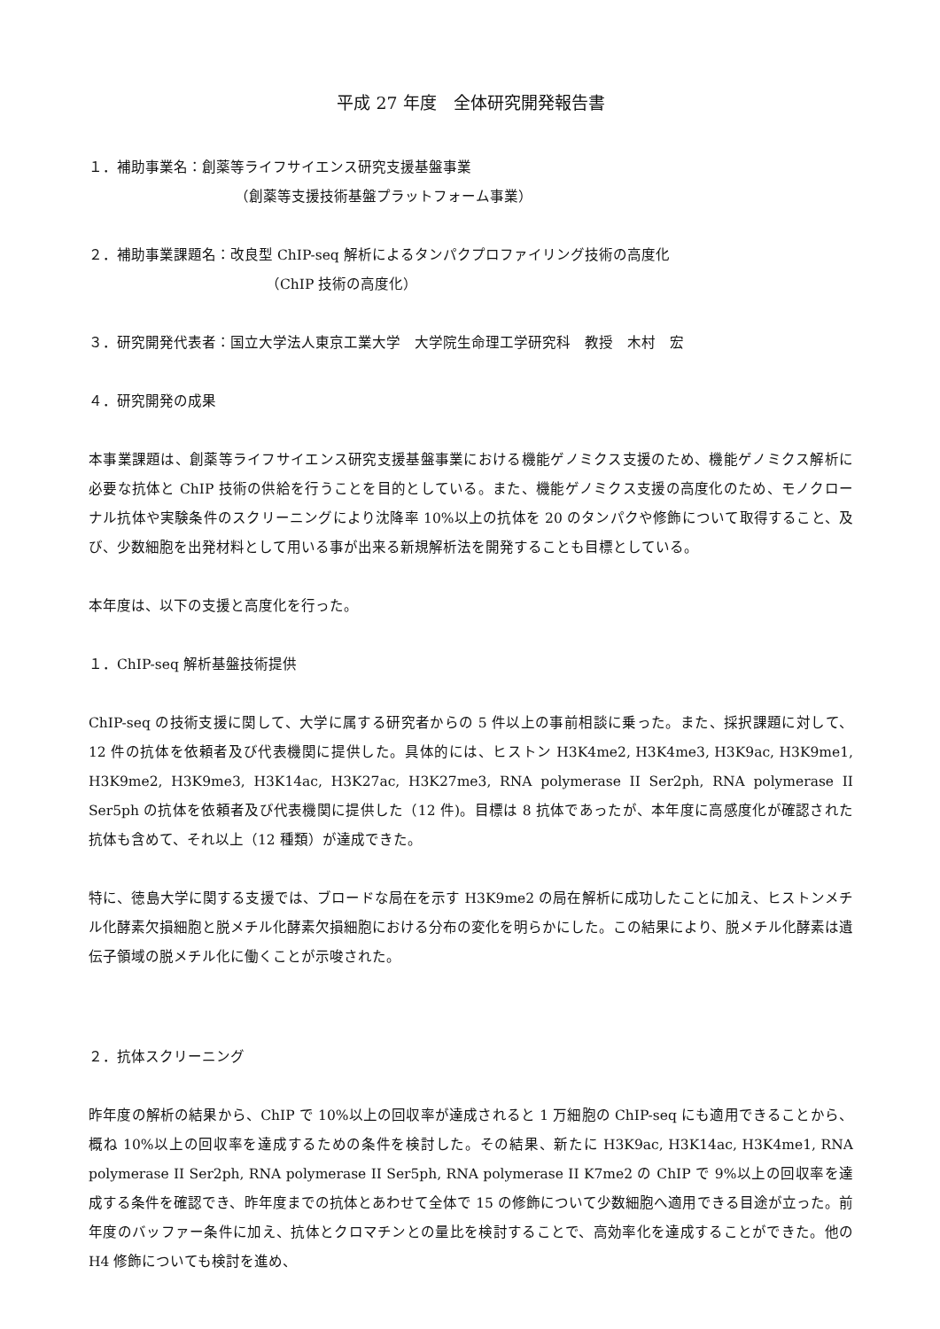平成 27 年度　全体研究開発報告書
１．補助事業名：創薬等ライフサイエンス研究支援基盤事業
（創薬等支援技術基盤プラットフォーム事業）
２．補助事業課題名：改良型 ChIP-seq 解析によるタンパクプロファイリング技術の高度化
（ChIP 技術の高度化）
３．研究開発代表者：国立大学法人東京工業大学　大学院生命理工学研究科　教授　木村　宏
４．研究開発の成果
本事業課題は、創薬等ライフサイエンス研究支援基盤事業における機能ゲノミクス支援のため、機能ゲノミクス解析に必要な抗体と ChIP 技術の供給を行うことを目的としている。また、機能ゲノミクス支援の高度化のため、モノクローナル抗体や実験条件のスクリーニングにより沈降率 10%以上の抗体を 20 のタンパクや修飾について取得すること、及び、少数細胞を出発材料として用いる事が出来る新規解析法を開発することも目標としている。
本年度は、以下の支援と高度化を行った。
１．ChIP-seq 解析基盤技術提供
ChIP-seq の技術支援に関して、大学に属する研究者からの 5 件以上の事前相談に乗った。また、採択課題に対して、12 件の抗体を依頼者及び代表機関に提供した。具体的には、ヒストン H3K4me2, H3K4me3, H3K9ac, H3K9me1, H3K9me2, H3K9me3, H3K14ac, H3K27ac, H3K27me3, RNA polymerase II Ser2ph, RNA polymerase II Ser5ph の抗体を依頼者及び代表機関に提供した（12 件)。目標は 8 抗体であったが、本年度に高感度化が確認された抗体も含めて、それ以上（12 種類）が達成できた。
特に、徳島大学に関する支援では、ブロードな局在を示す H3K9me2 の局在解析に成功したことに加え、ヒストンメチル化酵素欠損細胞と脱メチル化酵素欠損細胞における分布の変化を明らかにした。この結果により、脱メチル化酵素は遺伝子領域の脱メチル化に働くことが示唆された。
２．抗体スクリーニング
昨年度の解析の結果から、ChIP で 10%以上の回収率が達成されると 1 万細胞の ChIP-seq にも適用できることから、概ね 10%以上の回収率を達成するための条件を検討した。その結果、新たに H3K9ac, H3K14ac, H3K4me1, RNA polymerase II Ser2ph, RNA polymerase II Ser5ph, RNA polymerase II K7me2 の ChIP で 9%以上の回収率を達成する条件を確認でき、昨年度までの抗体とあわせて全体で 15 の修飾について少数細胞へ適用できる目途が立った。前年度のバッファー条件に加え、抗体とクロマチンとの量比を検討することで、高効率化を達成することができた。他の H4 修飾についても検討を進め、